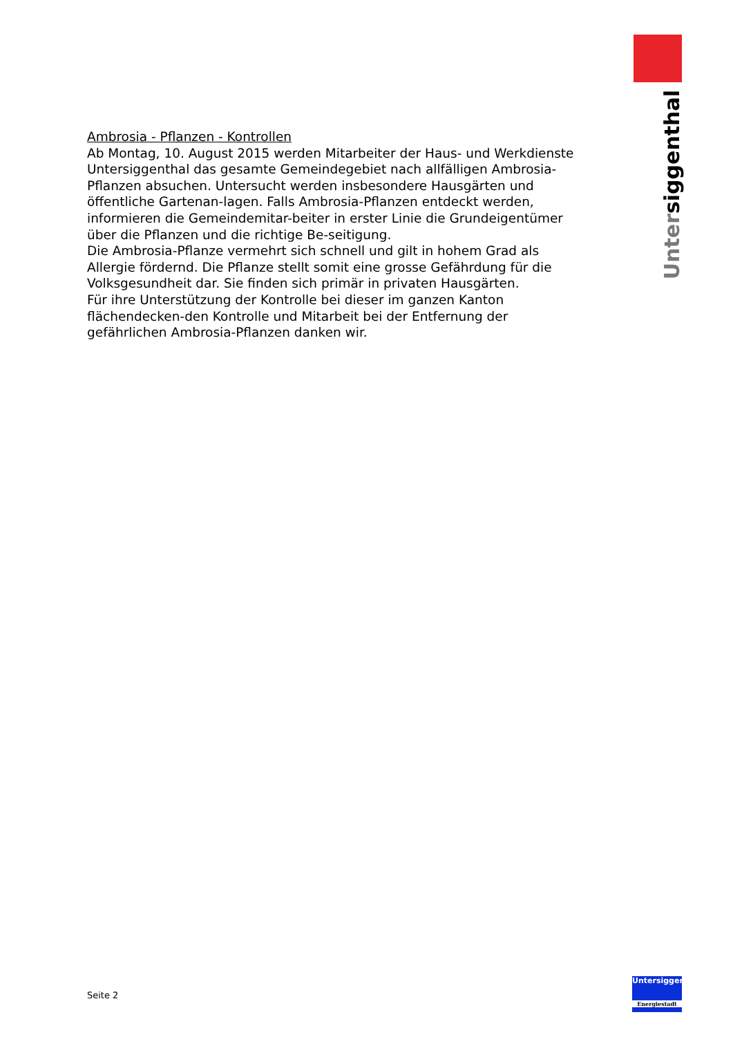Untersiggenthal
Ambrosia - Pflanzen - Kontrollen
Ab Montag, 10. August 2015 werden Mitarbeiter der Haus- und Werkdienste Untersiggenthal das gesamte Gemeindegebiet nach allfälligen Ambrosia-Pflanzen absuchen. Untersucht werden insbesondere Hausgärten und öffentliche Gartenan-lagen. Falls Ambrosia-Pflanzen entdeckt werden, informieren die Gemeindemitar-beiter in erster Linie die Grundeigentümer über die Pflanzen und die richtige Be-seitigung.
Die Ambrosia-Pflanze vermehrt sich schnell und gilt in hohem Grad als Allergie fördernd. Die Pflanze stellt somit eine grosse Gefährdung für die Volksgesundheit dar. Sie finden sich primär in privaten Hausgärten.
Für ihre Unterstützung der Kontrolle bei dieser im ganzen Kanton flächendecken-den Kontrolle und Mitarbeit bei der Entfernung der gefährlichen Ambrosia-Pflanzen danken wir.
Seite 2
Untersiggenthal
Energiestadt